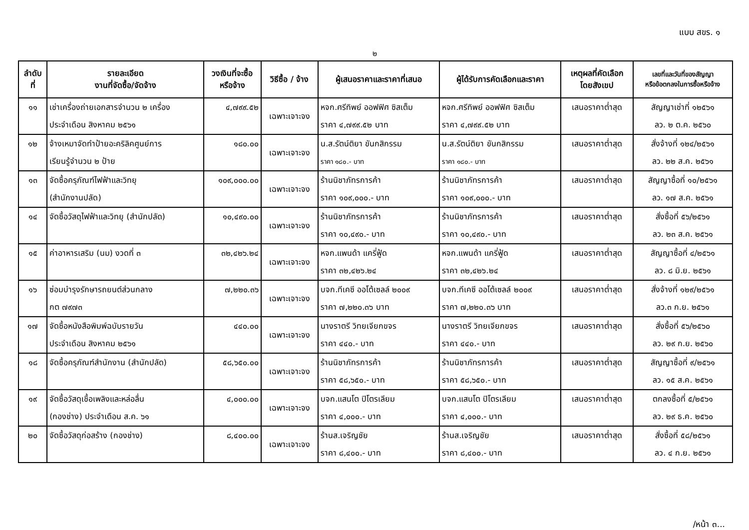แบบ สขร. ๑
๒
| ลำดับ ที่ | รายละเอียด งานที่จัดซื้อ/จัดจ้าง | วงเงินที่จะซื้อ หรือจ้าง | วิธีซื้อ / จ้าง | ผู้เสนอราคาและราคาที่เสนอ | ผู้ได้รับการคัดเลือกและราคา | เหตุผลที่คัดเลือก โดยสังเขป | เลขที่และวันที่ของสัญญา หรือข้อตกลงในการซื้อหรือจ้าง |
| --- | --- | --- | --- | --- | --- | --- | --- |
| ๑๑ | เช่าเครื่องถ่ายเอกสารจำนวน ๒ เครื่อง ประจำเดือน สิงหาคม ๒๕๖๑ | ๔,๗๙๙.๕๒ | เฉพาะเจาะจง | หจก.ศรีทิพย์ ออฟฟิศ ซิสเต็ม ราคา ๔,๗๙๙.๕๒ บาท | หจก.ศรีทิพย์ ออฟฟิศ ซิสเต็ม ราคา ๔,๗๙๙.๕๒ บาท | เสนอราคาต่ำสุด | สัญญาเช่าที่ ๑๒๕๖๑ ลว. ๒ ต.ค. ๒๕๖๐ |
| ๑๒ | จ้างเหมาจัดทำป้ายอะคริลิคศูนย์การ เรียนรู้จำนวน ๒ ป้าย | ๑๘๐.๐๐ | เฉพาะเจาะจง | น.ส.รัตน์ติยา ขันกสิกรรม ราคา ๑๘๐.- บาท | น.ส.รัตน์ติยา ขันกสิกรรม ราคา ๑๘๐.- บาท | เสนอราคาต่ำสุด | สั่งจ้างที่ ๑๒๔/๒๕๖๑ ลว. ๒๒ ส.ค. ๒๕๖๑ |
| ๑๓ | จัดซื้อครุภัณฑ์ไฟฟ้าและวิทยุ (สำนักงานปลัด) | ๑๐๙,๐๐๐.๐๐ | เฉพาะเจาะจง | ร้านนิชาภัทรการค้า ราคา ๑๐๙,๐๐๐.- บาท | ร้านนิชาภัทรการค้า ราคา ๑๐๙,๐๐๐.- บาท | เสนอราคาต่ำสุด | สัญญาซื้อที่ ๑๐/๒๕๖๑ ลว. ๑๗ ส.ค. ๒๕๖๑ |
| ๑๔ | จัดซื้อวัสดุไฟฟ้าและวิทยุ (สำนักปลัด) | ๑๐,๔๙๐.๐๐ | เฉพาะเจาะจง | ร้านนิชาภัทรการค้า ราคา ๑๐,๔๙๐.- บาท | ร้านนิชาภัทรการค้า ราคา ๑๐,๔๙๐.- บาท | เสนอราคาต่ำสุด | สั่งซื้อที่ ๕๖/๒๕๖๑ ลว. ๒๓ ส.ค. ๒๕๖๑ |
| ๑๕ | ค่าอาหารเสริม (นม) งวดที่ ๓ | ๓๒,๔๒๖.๒๔ | เฉพาะเจาะจง | หจก.แพนด้า แครี่ฟู้ด ราคา ๓๒,๔๒๖.๒๔ | หจก.แพนด้า แครี่ฟู้ด ราคา ๓๒,๔๒๖.๒๔ | เสนอราคาต่ำสุด | สัญญาซื้อที่ ๔/๒๕๖๑ ลว. ๘ มิ.ย. ๒๕๖๑ |
| ๑๖ | ซ่อมบำรุงรักษารถยนต์ส่วนกลาง กต ๗๙๗๓ | ๗,๒๒๐.๓๖ | เฉพาะเจาะจง | บจก.ทีเคซี ออโต้เซลล์ ๒๐๐๙ ราคา ๗,๒๒๐.๓๖ บาท | บจก.ทีเคซี ออโต้เซลล์ ๒๐๐๙ ราคา ๗,๒๒๐.๓๖ บาท | เสนอราคาต่ำสุด | สั่งจ้างที่ ๑๒๙/๒๕๖๑ ลว.๓ ก.ย. ๒๕๖๑ |
| ๑๗ | จัดซื้อหนังสือพิมพ์ฉบับรายวัน ประจำเดือน สิงหาคม ๒๕๖๑ | ๔๔๐.๐๐ | เฉพาะเจาะจง | นางราตรี วิทยเจียกขจร ราคา ๔๔๐.- บาท | นางราตรี วิทยเจียกขจร ราคา ๔๔๐.- บาท | เสนอราคาต่ำสุด | สั่งซื้อที่ ๕๖/๒๕๖๐ ลว. ๒๙ ก.ย. ๒๕๖๐ |
| ๑๘ | จัดซื้อครุภัณฑ์สำนักงาน (สำนักปลัด) | ๕๘,๖๕๐.๐๐ | เฉพาะเจาะจง | ร้านนิชาภัทรการค้า ราคา ๕๘,๖๕๐.- บาท | ร้านนิชาภัทรการค้า ราคา ๕๘,๖๕๐.- บาท | เสนอราคาต่ำสุด | สัญญาซื้อที่ ๙/๒๕๖๑ ลว. ๑๕ ส.ค. ๒๕๖๑ |
| ๑๙ | จัดซื้อวัสดุเชื้อเพลิงและหล่อลื่น (กองช่าง) ประจำเดือน ส.ค. ๖๑ | ๔,๐๐๐.๐๐ | เฉพาะเจาะจง | บจก.แสนโต ปิโตรเลียม ราคา ๔,๐๐๐.- บาท | บจก.แสนโต ปิโตรเลียม ราคา ๔,๐๐๐.- บาท | เสนอราคาต่ำสุด | ตกลงซื้อที่ ๕/๒๕๖๑ ลว. ๒๙ ธ.ค. ๒๕๖๐ |
| ๒๐ | จัดซื้อวัสดุก่อสร้าง (กองช่าง) | ๘,๔๐๐.๐๐ | เฉพาะเจาะจง | ร้านส.เจริญชัย ราคา ๘,๔๐๐.- บาท | ร้านส.เจริญชัย ราคา ๘,๔๐๐.- บาท | เสนอราคาต่ำสุด | สั่งซื้อที่ ๕๘/๒๕๖๑ ลว. ๔ ก.ย. ๒๕๖๑ |
/หน้า ๓...